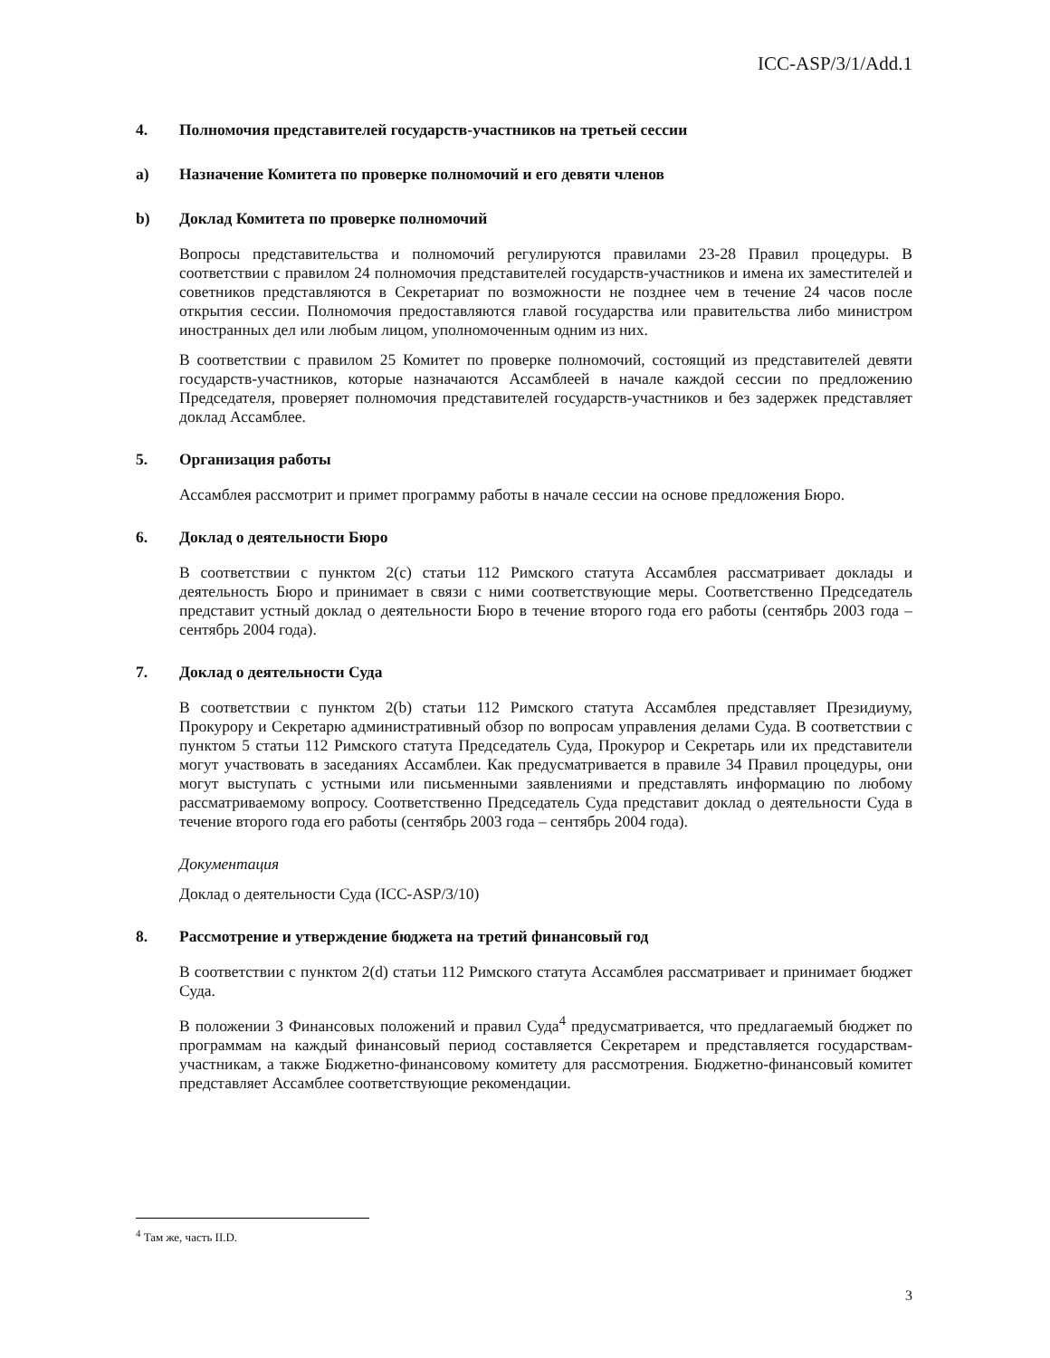ICC-ASP/3/1/Add.1
4. Полномочия представителей государств-участников на третьей сессии
a) Назначение Комитета по проверке полномочий и его девяти членов
b) Доклад Комитета по проверке полномочий
Вопросы представительства и полномочий регулируются правилами 23-28 Правил процедуры. В соответствии с правилом 24 полномочия представителей государств-участников и имена их заместителей и советников представляются в Секретариат по возможности не позднее чем в течение 24 часов после открытия сессии. Полномочия предоставляются главой государства или правительства либо министром иностранных дел или любым лицом, уполномоченным одним из них.
В соответствии с правилом 25 Комитет по проверке полномочий, состоящий из представителей девяти государств-участников, которые назначаются Ассамблеей в начале каждой сессии по предложению Председателя, проверяет полномочия представителей государств-участников и без задержек представляет доклад Ассамблее.
5. Организация работы
Ассамблея рассмотрит и примет программу работы в начале сессии на основе предложения Бюро.
6. Доклад о деятельности Бюро
В соответствии с пунктом 2(с) статьи 112 Римского статута Ассамблея рассматривает доклады и деятельность Бюро и принимает в связи с ними соответствующие меры. Соответственно Председатель представит устный доклад о деятельности Бюро в течение второго года его работы (сентябрь 2003 года – сентябрь 2004 года).
7. Доклад о деятельности Суда
В соответствии с пунктом 2(b) статьи 112 Римского статута Ассамблея представляет Президиуму, Прокурору и Секретарю административный обзор по вопросам управления делами Суда. В соответствии с пунктом 5 статьи 112 Римского статута Председатель Суда, Прокурор и Секретарь или их представители могут участвовать в заседаниях Ассамблеи. Как предусматривается в правиле 34 Правил процедуры, они могут выступать с устными или письменными заявлениями и представлять информацию по любому рассматриваемому вопросу. Соответственно Председатель Суда представит доклад о деятельности Суда в течение второго года его работы (сентябрь 2003 года – сентябрь 2004 года).
Документация
Доклад о деятельности Суда (ICC-ASP/3/10)
8. Рассмотрение и утверждение бюджета на третий финансовый год
В соответствии с пунктом 2(d) статьи 112 Римского статута Ассамблея рассматривает и принимает бюджет Суда.
В положении 3 Финансовых положений и правил Суда<sup>4</sup> предусматривается, что предлагаемый бюджет по программам на каждый финансовый период составляется Секретарем и представляется государствам-участникам, а также Бюджетно-финансовому комитету для рассмотрения. Бюджетно-финансовый комитет представляет Ассамблее соответствующие рекомендации.
<sup>4</sup> Там же, часть II.D.
3